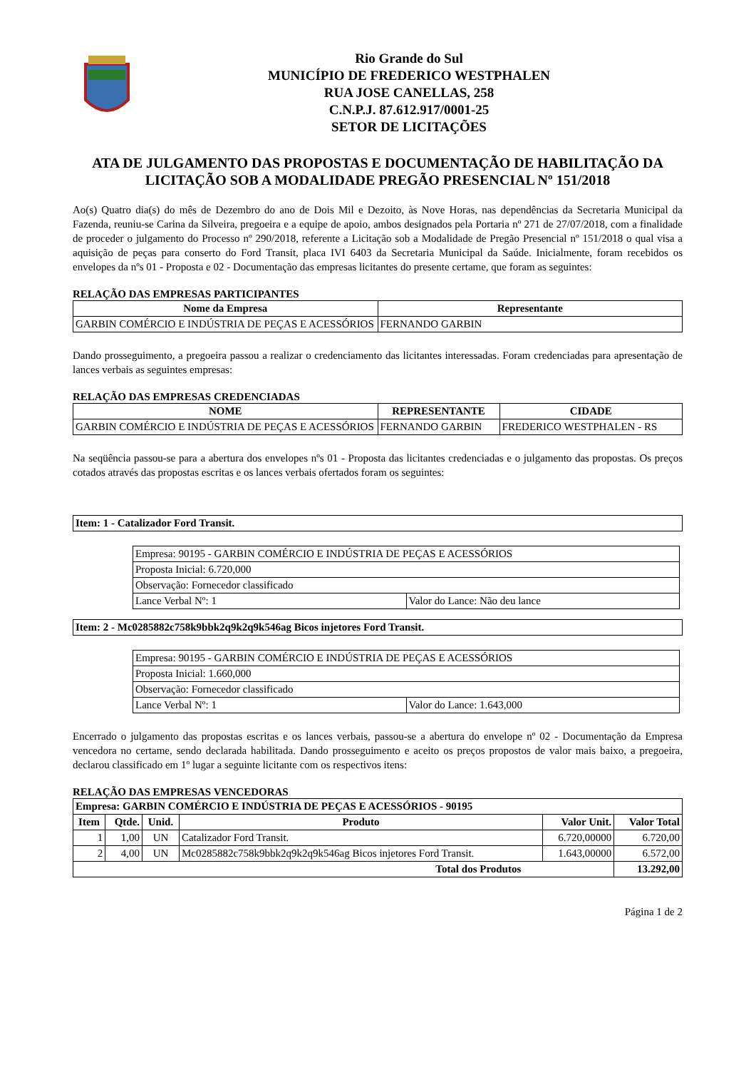Rio Grande do Sul
MUNICÍPIO DE FREDERICO WESTPHALEN
RUA JOSE CANELLAS, 258
C.N.P.J. 87.612.917/0001-25
SETOR DE LICITAÇÕES
ATA DE JULGAMENTO DAS PROPOSTAS E DOCUMENTAÇÃO DE HABILITAÇÃO DA LICITAÇÃO SOB A MODALIDADE PREGÃO PRESENCIAL Nº 151/2018
Ao(s) Quatro dia(s) do mês de Dezembro do ano de Dois Mil e Dezoito, às Nove Horas, nas dependências da Secretaria Municipal da Fazenda, reuniu-se Carina da Silveira, pregoeira e a equipe de apoio, ambos designados pela Portaria nº 271 de 27/07/2018, com a finalidade de proceder o julgamento do Processo nº 290/2018, referente a Licitação sob a Modalidade de Pregão Presencial nº 151/2018 o qual visa a aquisição de peças para conserto do Ford Transit, placa IVI 6403 da Secretaria Municipal da Saúde. Inicialmente, foram recebidos os envelopes da nºs 01 - Proposta e 02 - Documentação das empresas licitantes do presente certame, que foram as seguintes:
RELAÇÃO DAS EMPRESAS PARTICIPANTES
| Nome da Empresa | Representante |
| --- | --- |
| GARBIN COMÉRCIO E INDÚSTRIA DE PEÇAS E ACESSÓRIOS | FERNANDO GARBIN |
Dando prosseguimento, a pregoeira passou a realizar o credenciamento das licitantes interessadas. Foram credenciadas para apresentação de lances verbais as seguintes empresas:
RELAÇÃO DAS EMPRESAS CREDENCIADAS
| NOME | REPRESENTANTE | CIDADE |
| --- | --- | --- |
| GARBIN COMÉRCIO E INDÚSTRIA DE PEÇAS E ACESSÓRIOS | FERNANDO GARBIN | FREDERICO WESTPHALEN - RS |
Na seqüência passou-se para a abertura dos envelopes nºs 01 - Proposta das licitantes credenciadas e o julgamento das propostas. Os preços cotados através das propostas escritas e os lances verbais ofertados foram os seguintes:
| Item: 1 - Catalizador Ford Transit. |
| Empresa: 90195 - GARBIN COMÉRCIO E INDÚSTRIA DE PEÇAS E ACESSÓRIOS | |
| Proposta Inicial: 6.720,000 | |
| Observação: Fornecedor classificado | |
| Lance Verbal Nº: 1 | Valor do Lance: Não deu lance |
| Item: 2 - Mc0285882c758k9bbk2q9k2q9k546ag Bicos injetores Ford Transit. |
| Empresa: 90195 - GARBIN COMÉRCIO E INDÚSTRIA DE PEÇAS E ACESSÓRIOS | |
| Proposta Inicial: 1.660,000 | |
| Observação: Fornecedor classificado | |
| Lance Verbal Nº: 1 | Valor do Lance: 1.643,000 |
Encerrado o julgamento das propostas escritas e os lances verbais, passou-se a abertura do envelope nº 02 - Documentação da Empresa vencedora no certame, sendo declarada habilitada. Dando prosseguimento e aceito os preços propostos de valor mais baixo, a pregoeira, declarou classificado em 1º lugar a seguinte licitante com os respectivos itens:
RELAÇÃO DAS EMPRESAS VENCEDORAS
| Empresa: GARBIN COMÉRCIO E INDÚSTRIA DE PEÇAS E ACESSÓRIOS - 90195 | | | | | |
| Item | Qtde. | Unid. | Produto | Valor Unit. | Valor Total |
| 1 | 1,00 | UN | Catalizador Ford Transit. | 6.720,00000 | 6.720,00 |
| 2 | 4,00 | UN | Mc0285882c758k9bbk2q9k2q9k546ag Bicos injetores Ford Transit. | 1.643,00000 | 6.572,00 |
| Total dos Produtos | | | | | 13.292,00 |
Página 1 de 2